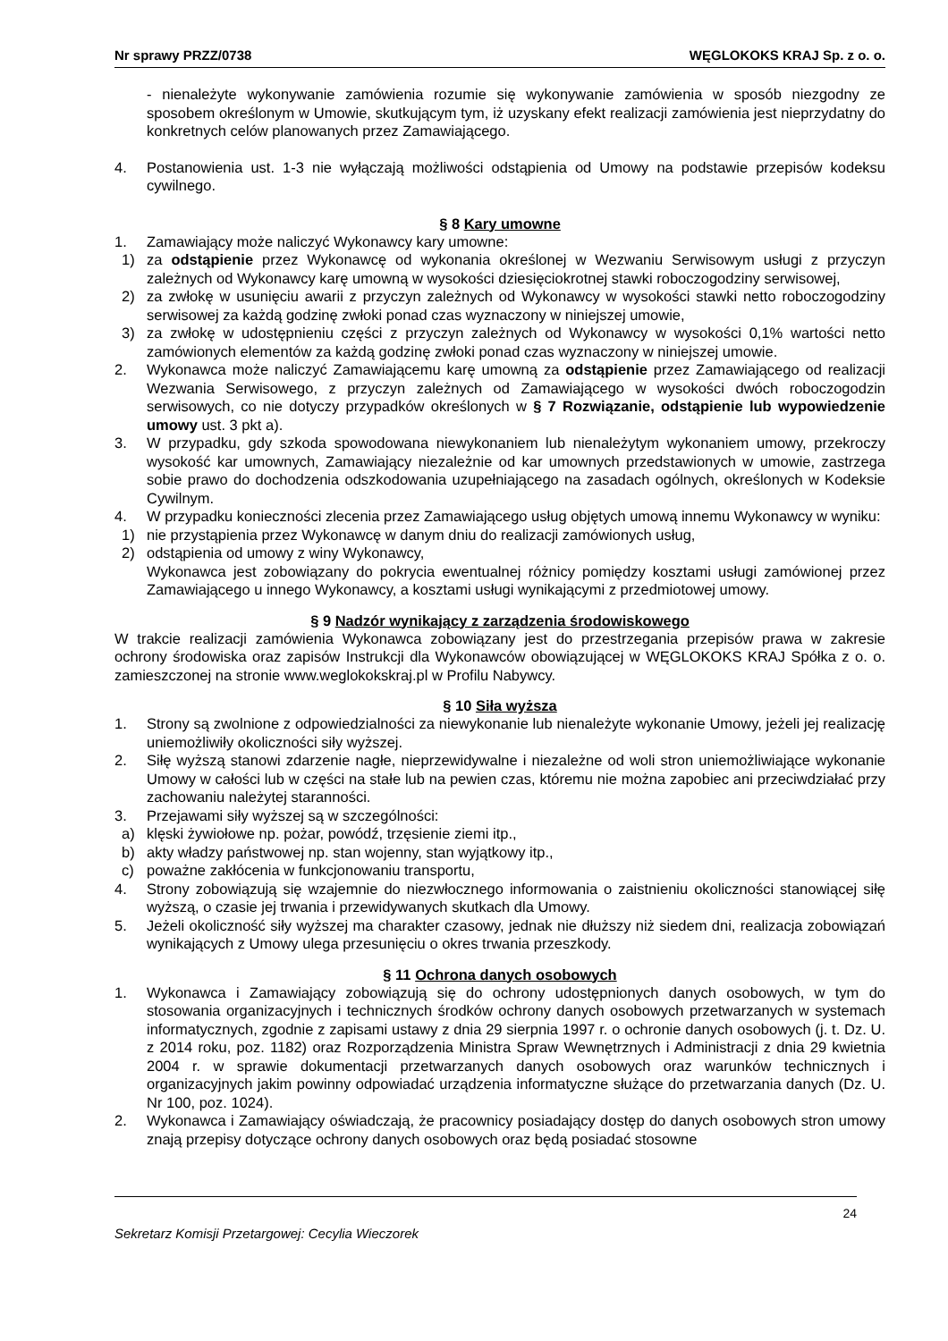Nr sprawy PRZZ/0738 WĘGLOKOKS KRAJ Sp. z o. o.
- nienależyte wykonywanie zamówienia rozumie się wykonywanie zamówienia w sposób niezgodny ze sposobem określonym w Umowie, skutkującym tym, iż uzyskany efekt realizacji zamówienia jest nieprzydatny do konkretnych celów planowanych przez Zamawiającego.
4. Postanowienia ust. 1-3 nie wyłączają możliwości odstąpienia od Umowy na podstawie przepisów kodeksu cywilnego.
§ 8 Kary umowne
1. Zamawiający może naliczyć Wykonawcy kary umowne:
1) za odstąpienie przez Wykonawcę od wykonania określonej w Wezwaniu Serwisowym usługi z przyczyn zależnych od Wykonawcy karę umowną w wysokości dziesięciokrotnej stawki roboczogodziny serwisowej,
2) za zwłokę w usunięciu awarii z przyczyn zależnych od Wykonawcy w wysokości stawki netto roboczogodziny serwisowej za każdą godzinę zwłoki ponad czas wyznaczony w niniejszej umowie,
3) za zwłokę w udostępnieniu części z przyczyn zależnych od Wykonawcy w wysokości 0,1% wartości netto zamówionych elementów za każdą godzinę zwłoki ponad czas wyznaczony w niniejszej umowie.
2. Wykonawca może naliczyć Zamawiającemu karę umowną za odstąpienie przez Zamawiającego od realizacji Wezwania Serwisowego, z przyczyn zależnych od Zamawiającego w wysokości dwóch roboczogodzin serwisowych, co nie dotyczy przypadków określonych w § 7 Rozwiązanie, odstąpienie lub wypowiedzenie umowy ust. 3 pkt a).
3. W przypadku, gdy szkoda spowodowana niewykonaniem lub nienależytym wykonaniem umowy, przekroczy wysokość kar umownych, Zamawiający niezależnie od kar umownych przedstawionych w umowie, zastrzega sobie prawo do dochodzenia odszkodowania uzupełniającego na zasadach ogólnych, określonych w Kodeksie Cywilnym.
4. W przypadku konieczności zlecenia przez Zamawiającego usług objętych umową innemu Wykonawcy w wyniku:
1) nie przystąpienia przez Wykonawcę w danym dniu do realizacji zamówionych usług,
2) odstąpienia od umowy z winy Wykonawcy,
Wykonawca jest zobowiązany do pokrycia ewentualnej różnicy pomiędzy kosztami usługi zamówionej przez Zamawiającego u innego Wykonawcy, a kosztami usługi wynikającymi z przedmiotowej umowy.
§ 9 Nadzór wynikający z zarządzenia środowiskowego
W trakcie realizacji zamówienia Wykonawca zobowiązany jest do przestrzegania przepisów prawa w zakresie ochrony środowiska oraz zapisów Instrukcji dla Wykonawców obowiązującej w WĘGLOKOKS KRAJ Spółka z o. o. zamieszczonej na stronie www.weglokokskraj.pl w Profilu Nabywcy.
§ 10 Siła wyższa
1. Strony są zwolnione z odpowiedzialności za niewykonanie lub nienależyte wykonanie Umowy, jeżeli jej realizację uniemożliwiły okoliczności siły wyższej.
2. Siłę wyższą stanowi zdarzenie nagłe, nieprzewidywalne i niezależne od woli stron uniemożliwiające wykonanie Umowy w całości lub w części na stałe lub na pewien czas, któremu nie można zapobiec ani przeciwdziałać przy zachowaniu należytej staranności.
3. Przejawami siły wyższej są w szczególności:
a) klęski żywiołowe np. pożar, powódź, trzęsienie ziemi itp.,
b) akty władzy państwowej np. stan wojenny, stan wyjątkowy itp.,
c) poważne zakłócenia w funkcjonowaniu transportu,
4. Strony zobowiązują się wzajemnie do niezwłocznego informowania o zaistnieniu okoliczności stanowiącej siłę wyższą, o czasie jej trwania i przewidywanych skutkach dla Umowy.
5. Jeżeli okoliczność siły wyższej ma charakter czasowy, jednak nie dłuższy niż siedem dni, realizacja zobowiązań wynikających z Umowy ulega przesunięciu o okres trwania przeszkody.
§ 11 Ochrona danych osobowych
1. Wykonawca i Zamawiający zobowiązują się do ochrony udostępnionych danych osobowych, w tym do stosowania organizacyjnych i technicznych środków ochrony danych osobowych przetwarzanych w systemach informatycznych, zgodnie z zapisami ustawy z dnia 29 sierpnia 1997 r. o ochronie danych osobowych (j. t. Dz. U. z 2014 roku, poz. 1182) oraz Rozporządzenia Ministra Spraw Wewnętrznych i Administracji z dnia 29 kwietnia 2004 r. w sprawie dokumentacji przetwarzanych danych osobowych oraz warunków technicznych i organizacyjnych jakim powinny odpowiadać urządzenia informatyczne służące do przetwarzania danych (Dz. U. Nr 100, poz. 1024).
2. Wykonawca i Zamawiający oświadczają, że pracownicy posiadający dostęp do danych osobowych stron umowy znają przepisy dotyczące ochrony danych osobowych oraz będą posiadać stosowne
24
Sekretarz Komisji Przetargowej: Cecylia Wieczorek